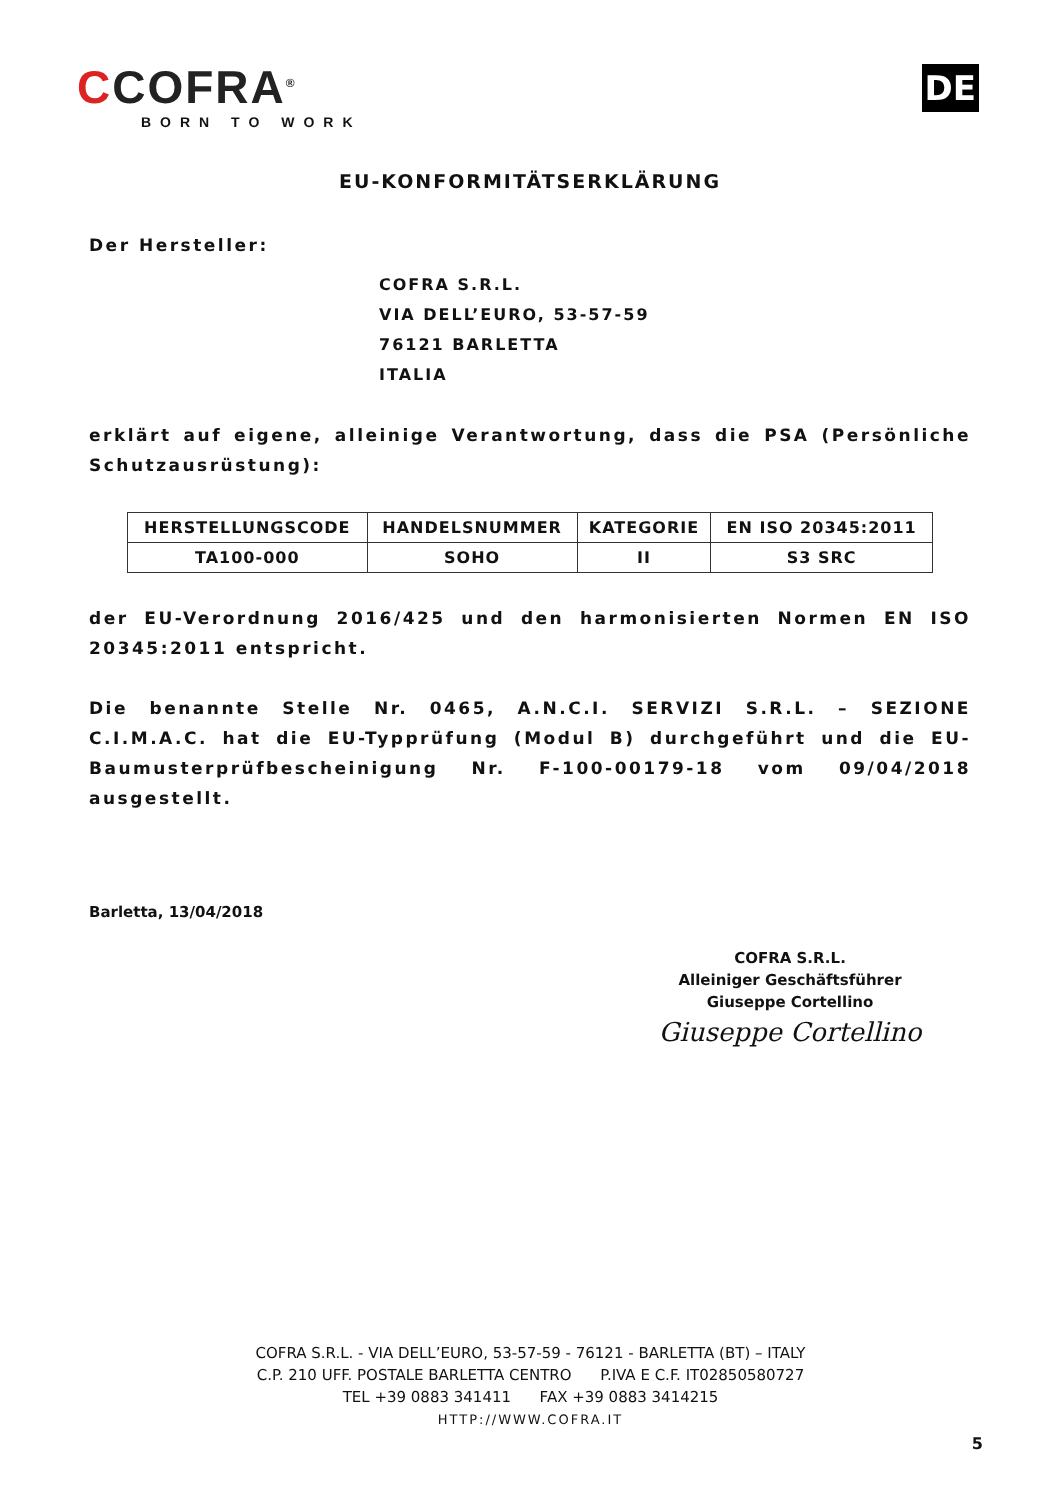CCOFRA<sup>®</sup>
BORN TO WORK
DE
EU-KONFORMITÄTSERKLÄRUNG
Der Hersteller:
COFRA S.R.L.
VIA DELL’EURO, 53-57-59
76121 BARLETTA
ITALIA
erklärt auf eigene, alleinige Verantwortung, dass die PSA (Persönliche Schutzausrüstung):
| HERSTELLUNGSCODE | HANDELSNUMMER | KATEGORIE | EN ISO 20345:2011 |
| --- | --- | --- | --- |
| TA100-000 | SOHO | II | S3 SRC |
der EU-Verordnung 2016/425 und den harmonisierten Normen EN ISO 20345:2011 entspricht.
Die benannte Stelle Nr. 0465, A.N.C.I. SERVIZI S.R.L. – SEZIONE C.I.M.A.C. hat die EU-Typprüfung (Modul B) durchgeführt und die EU-Baumusterprüfbescheinigung Nr. F-100-00179-18 vom 09/04/2018 ausgestellt.
Barletta, 13/04/2018
COFRA S.R.L.
Alleiniger Geschäftsführer
Giuseppe Cortellino
Giuseppe Cortellino
COFRA S.R.L. - VIA DELL’EURO, 53-57-59 - 76121 - BARLETTA (BT) – ITALY
C.P. 210 UFF. POSTALE BARLETTA CENTRO P.IVA E C.F. IT02850580727
TEL +39 0883 341411 FAX +39 0883 3414215
HTTP://WWW.COFRA.IT
5